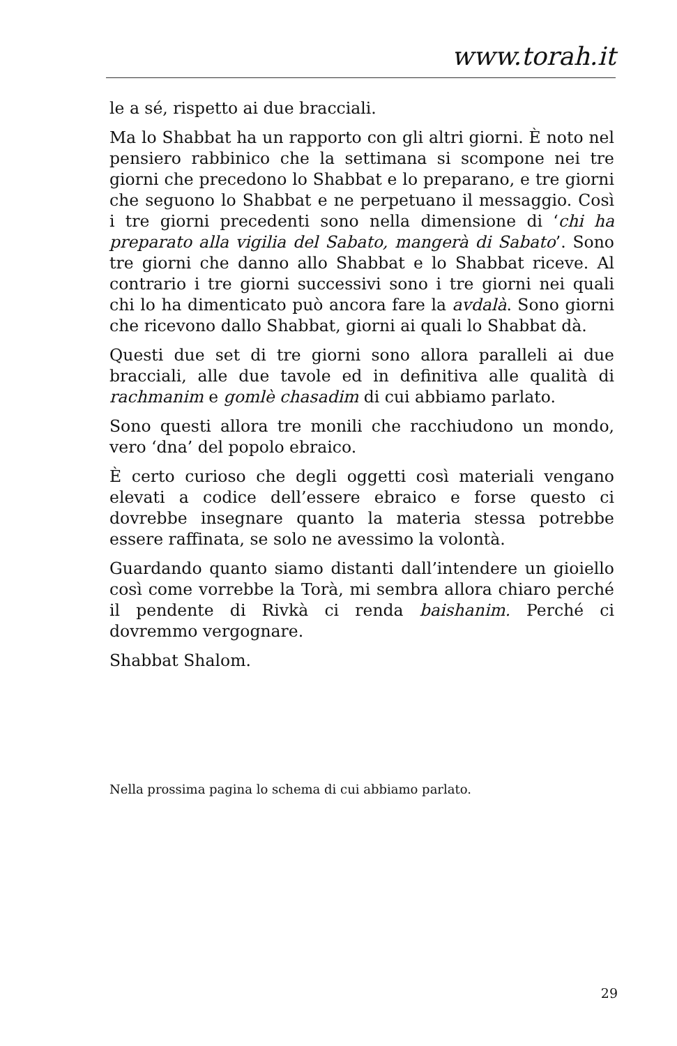www.torah.it
le a sé, rispetto ai due bracciali.
Ma lo Shabbat ha un rapporto con gli altri giorni. È noto nel pensiero rabbinico che la settimana si scompone nei tre giorni che precedono lo Shabbat e lo preparano, e tre giorni che seguono lo Shabbat e ne perpetuano il messaggio. Così i tre giorni precedenti sono nella dimensione di ‘chi ha preparato alla vigilia del Sabato, mangerà di Sabato’. Sono tre giorni che danno allo Shabbat e lo Shabbat riceve. Al contrario i tre giorni successivi sono i tre giorni nei quali chi lo ha dimenticato può ancora fare la avdalà. Sono giorni che ricevono dallo Shabbat, giorni ai quali lo Shabbat dà.
Questi due set di tre giorni sono allora paralleli ai due bracciali, alle due tavole ed in definitiva alle qualità di rachmanim e gomlè chasadim di cui abbiamo parlato.
Sono questi allora tre monili che racchiudono un mondo, vero ‘dna’ del popolo ebraico.
È certo curioso che degli oggetti così materiali vengano elevati a codice dell’essere ebraico e forse questo ci dovrebbe insegnare quanto la materia stessa potrebbe essere raffinata, se solo ne avessimo la volontà.
Guardando quanto siamo distanti dall’intendere un gioiello così come vorrebbe la Torà, mi sembra allora chiaro perché il pendente di Rivkà ci renda baishanim. Perché ci dovremmo vergognare.
Shabbat Shalom.
Nella prossima pagina lo schema di cui abbiamo parlato.
29